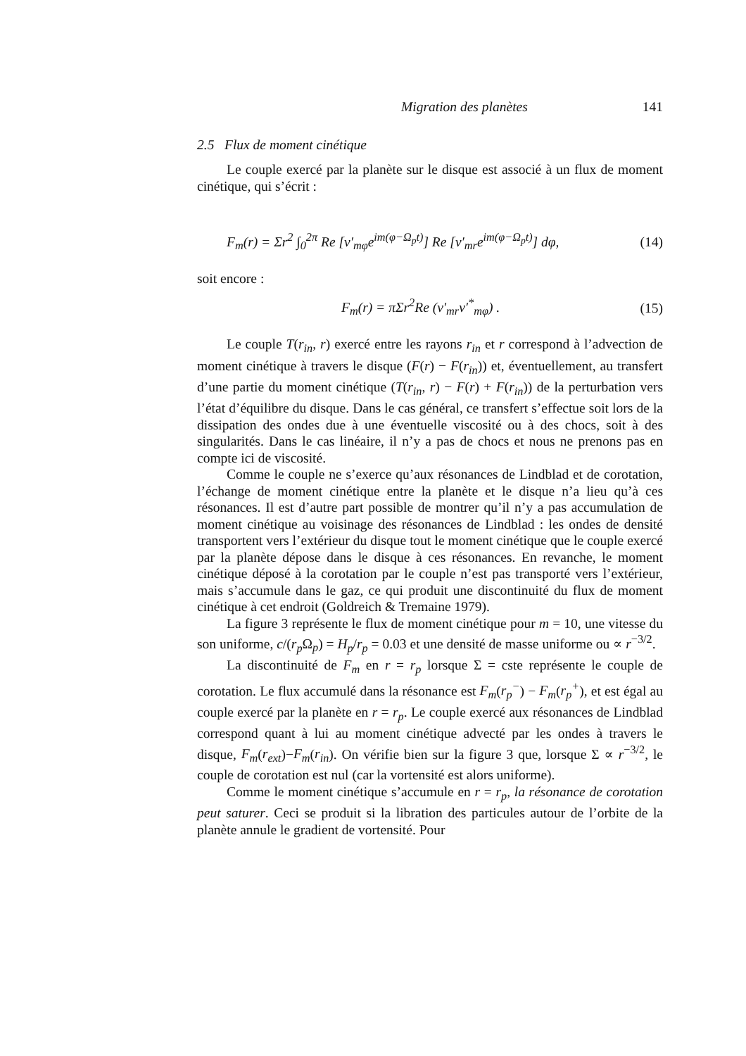Migration des planètes 141
2.5 Flux de moment cinétique
Le couple exercé par la planète sur le disque est associé à un flux de moment cinétique, qui s’écrit :
F<sub>m</sub>(r) = Σr<sup>2</sup> ∫<sub>0</sub><sup>2π</sup> Re [v′<sub>mφ</sub>e<sup>im(φ−Ω<sub>p</sub>t)</sup>] Re [v′<sub>mr</sub>e<sup>im(φ−Ω<sub>p</sub>t)</sup>] dφ, (14)
soit encore :
F<sub>m</sub>(r) = πΣr<sup>2</sup>Re (v′<sub>mr</sub>v′<sup>*</sup><sub>mφ</sub>) . (15)
Le couple T(r<sub>in</sub>, r) exercé entre les rayons r<sub>in</sub> et r correspond à l’advection de moment cinétique à travers le disque (F(r) − F(r<sub>in</sub>)) et, éventuellement, au transfert d’une partie du moment cinétique (T(r<sub>in</sub>, r) − F(r) + F(r<sub>in</sub>)) de la perturbation vers l’état d’équilibre du disque. Dans le cas général, ce transfert s’effectue soit lors de la dissipation des ondes due à une éventuelle viscosité ou à des chocs, soit à des singularités. Dans le cas linéaire, il n’y a pas de chocs et nous ne prenons pas en compte ici de viscosité.
Comme le couple ne s’exerce qu’aux résonances de Lindblad et de corotation, l’échange de moment cinétique entre la planète et le disque n’a lieu qu’à ces résonances. Il est d’autre part possible de montrer qu’il n’y a pas accumulation de moment cinétique au voisinage des résonances de Lindblad : les ondes de densité transportent vers l’extérieur du disque tout le moment cinétique que le couple exercé par la planète dépose dans le disque à ces résonances. En revanche, le moment cinétique déposé à la corotation par le couple n’est pas transporté vers l’extérieur, mais s’accumule dans le gaz, ce qui produit une discontinuité du flux de moment cinétique à cet endroit (Goldreich & Tremaine 1979).
La figure 3 représente le flux de moment cinétique pour m = 10, une vitesse du son uniforme, c/(r<sub>p</sub> Ω<sub>p</sub>) = H<sub>p</sub>/r<sub>p</sub> = 0.03 et une densité de masse uniforme ou ∝ r<sup>−3/2</sup>.
La discontinuité de F<sub>m</sub> en r = r<sub>p</sub> lorsque Σ = cste représente le couple de corotation. Le flux accumulé dans la résonance est F<sub>m</sub>(r<sub>p</sub><sup>−</sup>) − F<sub>m</sub>(r<sub>p</sub><sup>+</sup>), et est égal au couple exercé par la planète en r = r<sub>p</sub>. Le couple exercé aux résonances de Lindblad correspond quant à lui au moment cinétique advecté par les ondes à travers le disque, F<sub>m</sub>(r<sub>ext</sub>)−F<sub>m</sub>(r<sub>in</sub>). On vérifie bien sur la figure 3 que, lorsque Σ ∝ r<sup>−3/2</sup>, le couple de corotation est nul (car la vortensité est alors uniforme).
Comme le moment cinétique s’accumule en r = r<sub>p</sub>, la résonance de corotation peut saturer. Ceci se produit si la libration des particules autour de l’orbite de la planète annule le gradient de vortensité. Pour